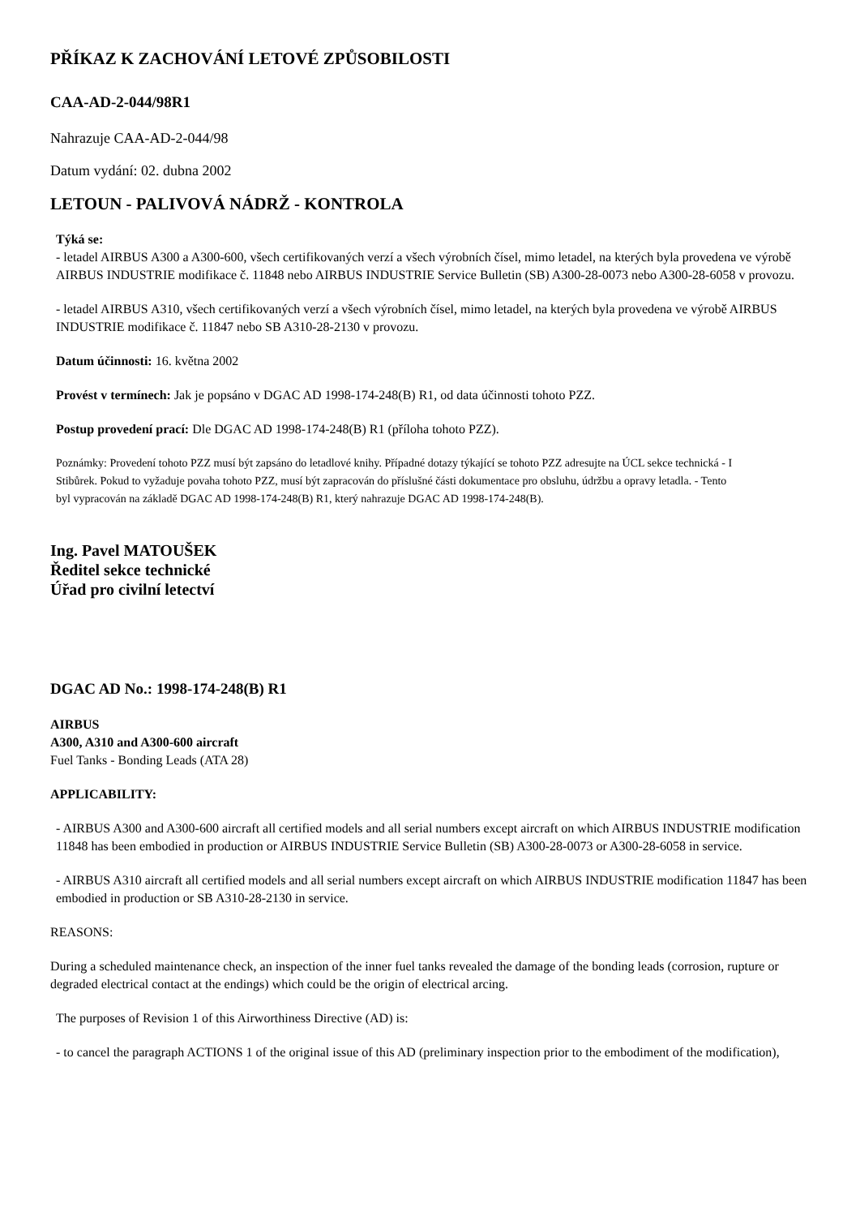PŘÍKAZ K ZACHOVÁNÍ LETOVÉ ZPŮSOBILOSTI
CAA-AD-2-044/98R1
Nahrazuje CAA-AD-2-044/98
Datum vydání: 02. dubna 2002
LETOUN - PALIVOVÁ NÁDRŽ - KONTROLA
Týká se:
- letadel AIRBUS A300 a A300-600, všech certifikovaných verzí a všech výrobních čísel, mimo letadel, na kterých byla provedena ve výrobě AIRBUS INDUSTRIE modifikace č. 11848 nebo AIRBUS INDUSTRIE Service Bulletin (SB) A300-28-0073 nebo A300-28-6058 v provozu.
- letadel AIRBUS A310, všech certifikovaných verzí a všech výrobních čísel, mimo letadel, na kterých byla provedena ve výrobě AIRBUS INDUSTRIE modifikace č. 11847 nebo SB A310-28-2130 v provozu.
Datum účinnosti: 16. května 2002
Provést v termínech: Jak je popsáno v DGAC AD 1998-174-248(B) R1, od data účinnosti tohoto PZZ.
Postup provedení prací: Dle DGAC AD 1998-174-248(B) R1 (příloha tohoto PZZ).
Poznámky: Provedení tohoto PZZ musí být zapsáno do letadlové knihy. Případné dotazy týkající se tohoto PZZ adresujte na ÚCL sekce technická - I
Stibůrek. Pokud to vyžaduje povaha tohoto PZZ, musí být zapracován do příslušné části dokumentace pro obsluhu, údržbu a opravy letadla. - Tento
byl vypracován na základě DGAC AD 1998-174-248(B) R1, který nahrazuje DGAC AD 1998-174-248(B).
Ing. Pavel MATOUŠEK
Ředitel sekce technické
Úřad pro civilní letectví
DGAC AD No.: 1998-174-248(B) R1
AIRBUS
A300, A310 and A300-600 aircraft
Fuel Tanks - Bonding Leads (ATA 28)
APPLICABILITY:
- AIRBUS A300 and A300-600 aircraft all certified models and all serial numbers except aircraft on which AIRBUS INDUSTRIE modification 11848 has been embodied in production or AIRBUS INDUSTRIE Service Bulletin (SB) A300-28-0073 or A300-28-6058 in service.
- AIRBUS A310 aircraft all certified models and all serial numbers except aircraft on which AIRBUS INDUSTRIE modification 11847 has been embodied in production or SB A310-28-2130 in service.
REASONS:
During a scheduled maintenance check, an inspection of the inner fuel tanks revealed the damage of the bonding leads (corrosion, rupture or degraded electrical contact at the endings) which could be the origin of electrical arcing.
The purposes of Revision 1 of this Airworthiness Directive (AD) is:
- to cancel the paragraph ACTIONS 1 of the original issue of this AD (preliminary inspection prior to the embodiment of the modification),